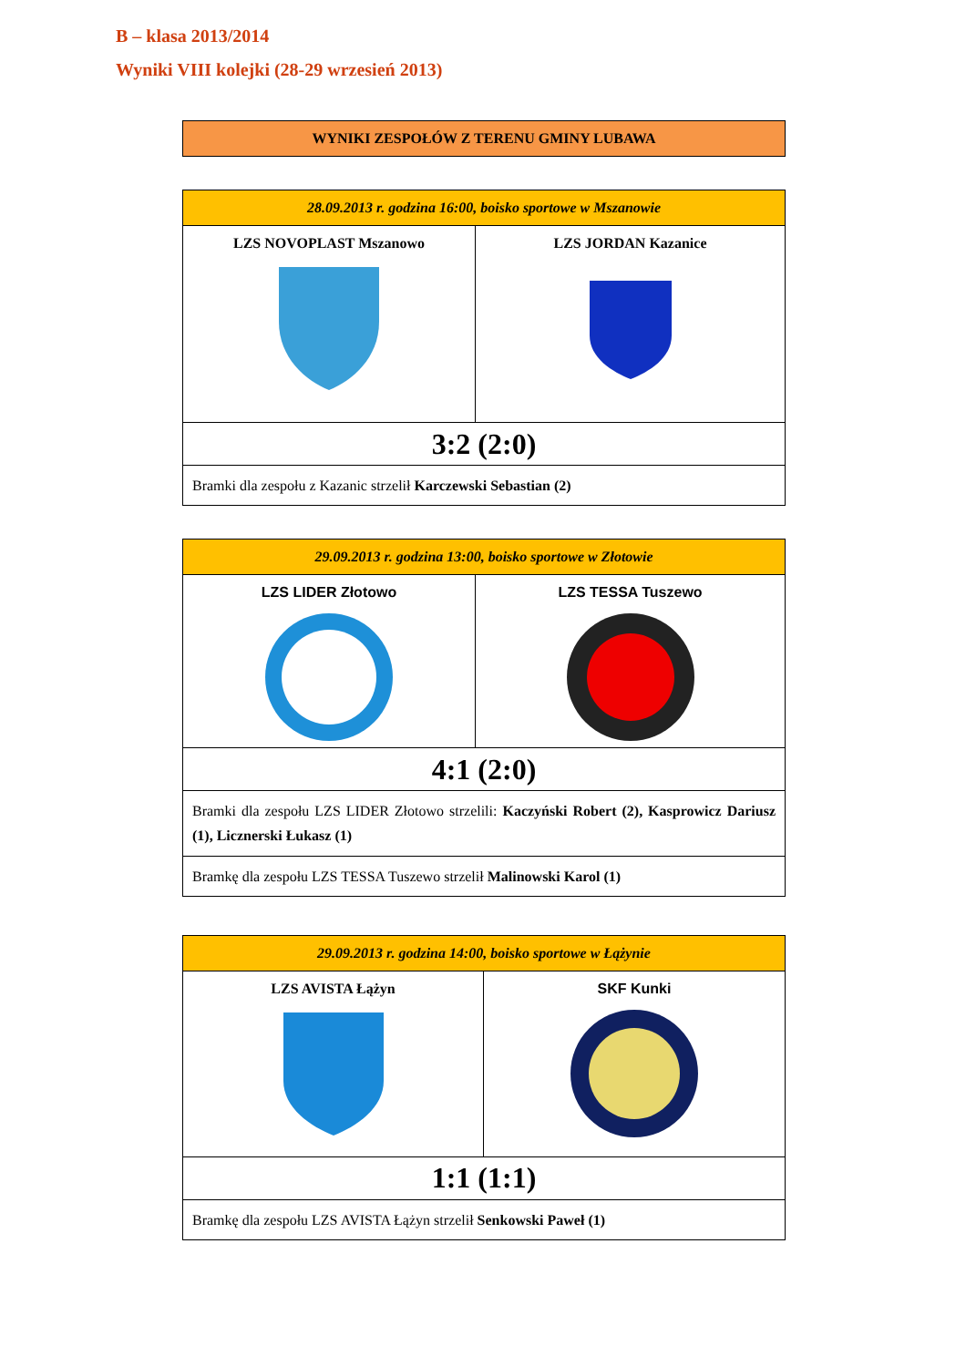B – klasa 2013/2014
Wyniki VIII kolejki (28-29 wrzesień 2013)
| WYNIKI ZESPOŁÓW Z TERENU GMINY LUBAWA |
| --- |
| 28.09.2013 r. godzina 16:00, boisko sportowe w Mszanowie | |
| LZS NOVOPLAST Mszanowo | LZS JORDAN Kazanice |
| 3:2 (2:0) | |
| Bramki dla zespołu z Kazanic strzelił Karczewski Sebastian (2) | |
| 29.09.2013 r. godzina 13:00, boisko sportowe w Złotowie | |
| LZS LIDER Złotowo | LZS TESSA Tuszewo |
| 4:1 (2:0) | |
| Bramki dla zespołu LZS LIDER Złotowo strzelili: Kaczyński Robert (2), Kasprowicz Dariusz (1), Licznerski Łukasz (1) | |
| Bramkę dla zespołu LZS TESSA Tuszewo strzelił Malinowski Karol (1) | |
| 29.09.2013 r. godzina 14:00, boisko sportowe w Łążynie | |
| LZS AVISTA Łążyn | SKF Kunki |
| 1:1 (1:1) | |
| Bramkę dla zespołu LZS AVISTA Łążyn strzelił Senkowski Paweł (1) | |